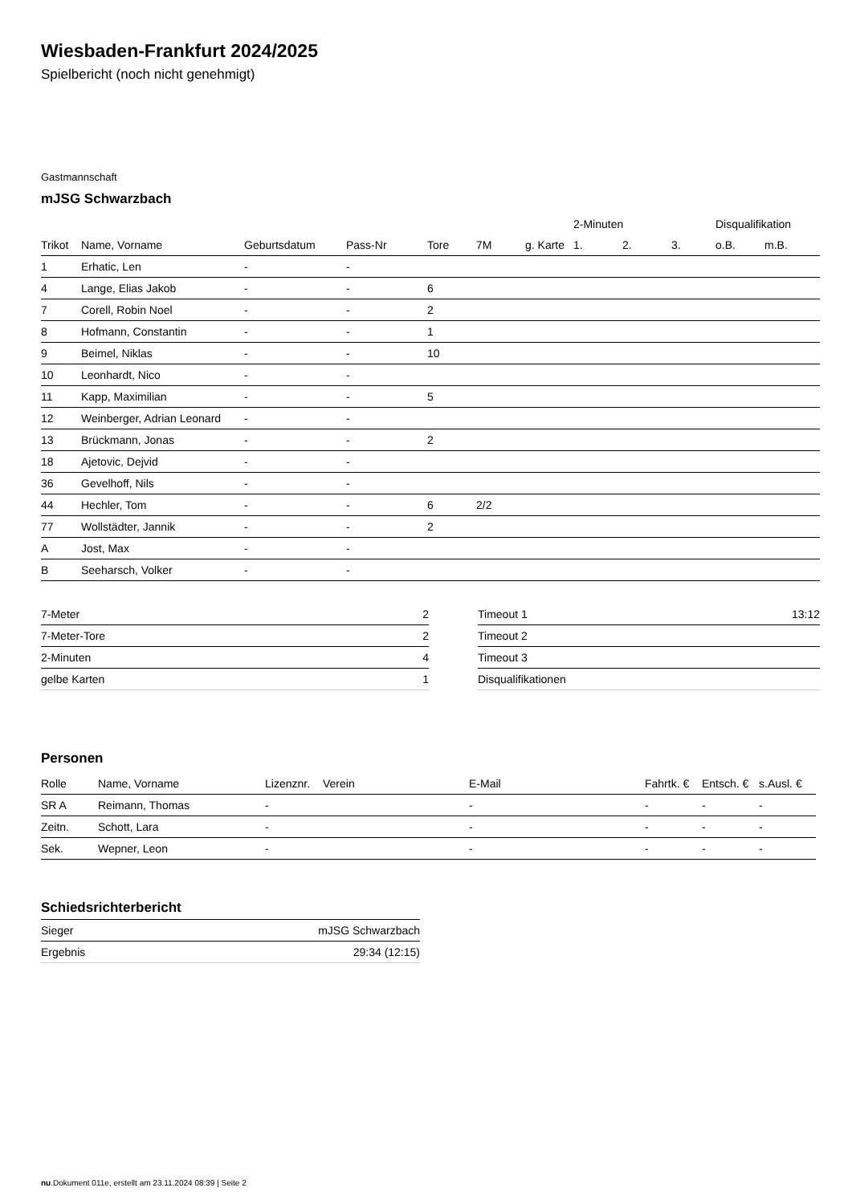Wiesbaden-Frankfurt 2024/2025
Spielbericht (noch nicht genehmigt)
Gastmannschaft
mJSG Schwarzbach
| | | | | | | | 2-Minuten | | | Disqualifikation | |
| --- | --- | --- | --- | --- | --- | --- | --- | --- | --- | --- | --- |
| Trikot | Name, Vorname | Geburtsdatum | Pass-Nr | Tore | 7M | g. Karte | 1. | 2. | 3. | o.B. | m.B. |
| 1 | Erhatic, Len | - | - | | | | | | | | |
| 4 | Lange, Elias Jakob | - | - | 6 | | | | | | | |
| 7 | Corell, Robin Noel | - | - | 2 | | | | | | | |
| 8 | Hofmann, Constantin | - | - | 1 | | | | | | | |
| 9 | Beimel, Niklas | - | - | 10 | | | | | | | |
| 10 | Leonhardt, Nico | - | - | | | | | | | | |
| 11 | Kapp, Maximilian | - | - | 5 | | | | | | | |
| 12 | Weinberger, Adrian Leonard | - | - | | | | | | | | |
| 13 | Brückmann, Jonas | - | - | 2 | | | | | | | |
| 18 | Ajetovic, Dejvid | - | - | | | | | | | | |
| 36 | Gevelhoff, Nils | - | - | | | | | | | | |
| 44 | Hechler, Tom | - | - | 6 | 2/2 | | | | | | |
| 77 | Wollstädter, Jannik | - | - | 2 | | | | | | | |
| A | Jost, Max | - | - | | | | | | | | |
| B | Seeharsch, Volker | - | - | | | | | | | | |
| 7-Meter | 2 |
| 7-Meter-Tore | 2 |
| 2-Minuten | 4 |
| gelbe Karten | 1 |
| Timeout 1 | 13:12 |
| Timeout 2 | |
| Timeout 3 | |
| Disqualifikationen | |
Personen
| Rolle | Name, Vorname | Lizenznr. | Verein | E-Mail | Fahrtk. € | Entsch. € | s.Ausl. € |
| --- | --- | --- | --- | --- | --- | --- | --- |
| SR A | Reimann, Thomas | - | | - | - | - | - |
| Zeitn. | Schott, Lara | - | | - | - | - | - |
| Sek. | Wepner, Leon | - | | - | - | - | - |
Schiedsrichterbericht
| Sieger | mJSG Schwarzbach |
| Ergebnis | 29:34 (12:15) |
nu.Dokument 011e, erstellt am 23.11.2024 08:39 | Seite 2